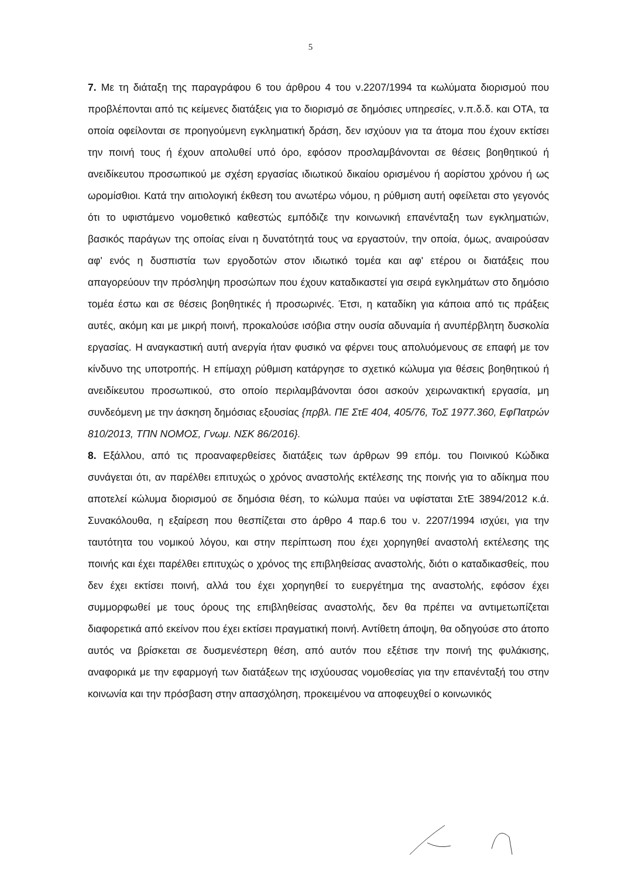5
7. Με τη διάταξη της παραγράφου 6 του άρθρου 4 του ν.2207/1994 τα κωλύματα διορισμού που προβλέπονται από τις κείμενες διατάξεις για το διορισμό σε δημόσιες υπηρεσίες, ν.π.δ.δ. και ΟΤΑ, τα οποία οφείλονται σε προηγούμενη εγκληματική δράση, δεν ισχύουν για τα άτομα που έχουν εκτίσει την ποινή τους ή έχουν απολυθεί υπό όρο, εφόσον προσλαμβάνονται σε θέσεις βοηθητικού ή ανειδίκευτου προσωπικού με σχέση εργασίας ιδιωτικού δικαίου ορισμένου ή αορίστου χρόνου ή ως ωρομίσθιοι. Κατά την αιτιολογική έκθεση του ανωτέρω νόμου, η ρύθμιση αυτή οφείλεται στο γεγονός ότι το υφιστάμενο νομοθετικό καθεστώς εμπόδιζε την κοινωνική επανένταξη των εγκληματιών, βασικός παράγων της οποίας είναι η δυνατότητά τους να εργαστούν, την οποία, όμως, αναιρούσαν αφ' ενός η δυσπιστία των εργοδοτών στον ιδιωτικό τομέα και αφ' ετέρου οι διατάξεις που απαγορεύουν την πρόσληψη προσώπων που έχουν καταδικαστεί για σειρά εγκλημάτων στο δημόσιο τομέα έστω και σε θέσεις βοηθητικές ή προσωρινές. Έτσι, η καταδίκη για κάποια από τις πράξεις αυτές, ακόμη και με μικρή ποινή, προκαλούσε ισόβια στην ουσία αδυναμία ή ανυπέρβλητη δυσκολία εργασίας. Η αναγκαστική αυτή ανεργία ήταν φυσικό να φέρνει τους απολυόμενους σε επαφή με τον κίνδυνο της υποτροπής. Η επίμαχη ρύθμιση κατάργησε το σχετικό κώλυμα για θέσεις βοηθητικού ή ανειδίκευτου προσωπικού, στο οποίο περιλαμβάνονται όσοι ασκούν χειρωνακτική εργασία, μη συνδεόμενη με την άσκηση δημόσιας εξουσίας {πρβλ. ΠΕ ΣτΕ 404, 405/76, ΤοΣ 1977.360, ΕφΠατρών 810/2013, ΤΠΝ ΝΟΜΟΣ, Γνωμ. ΝΣΚ 86/2016}.
8. Εξάλλου, από τις προαναφερθείσες διατάξεις των άρθρων 99 επόμ. του Ποινικού Κώδικα συνάγεται ότι, αν παρέλθει επιτυχώς ο χρόνος αναστολής εκτέλεσης της ποινής για το αδίκημα που αποτελεί κώλυμα διορισμού σε δημόσια θέση, το κώλυμα παύει να υφίσταται ΣτΕ 3894/2012 κ.ά. Συνακόλουθα, η εξαίρεση που θεσπίζεται στο άρθρο 4 παρ.6 του ν. 2207/1994 ισχύει, για την ταυτότητα του νομικού λόγου, και στην περίπτωση που έχει χορηγηθεί αναστολή εκτέλεσης της ποινής και έχει παρέλθει επιτυχώς ο χρόνος της επιβληθείσας αναστολής, διότι ο καταδικασθείς, που δεν έχει εκτίσει ποινή, αλλά του έχει χορηγηθεί το ευεργέτημα της αναστολής, εφόσον έχει συμμορφωθεί με τους όρους της επιβληθείσας αναστολής, δεν θα πρέπει να αντιμετωπίζεται διαφορετικά από εκείνον που έχει εκτίσει πραγματική ποινή. Αντίθετη άποψη, θα οδηγούσε στο άτοπο αυτός να βρίσκεται σε δυσμενέστερη θέση, από αυτόν που εξέτισε την ποινή της φυλάκισης, αναφορικά με την εφαρμογή των διατάξεων της ισχύουσας νομοθεσίας για την επανένταξή του στην κοινωνία και την πρόσβαση στην απασχόληση, προκειμένου να αποφευχθεί ο κοινωνικός